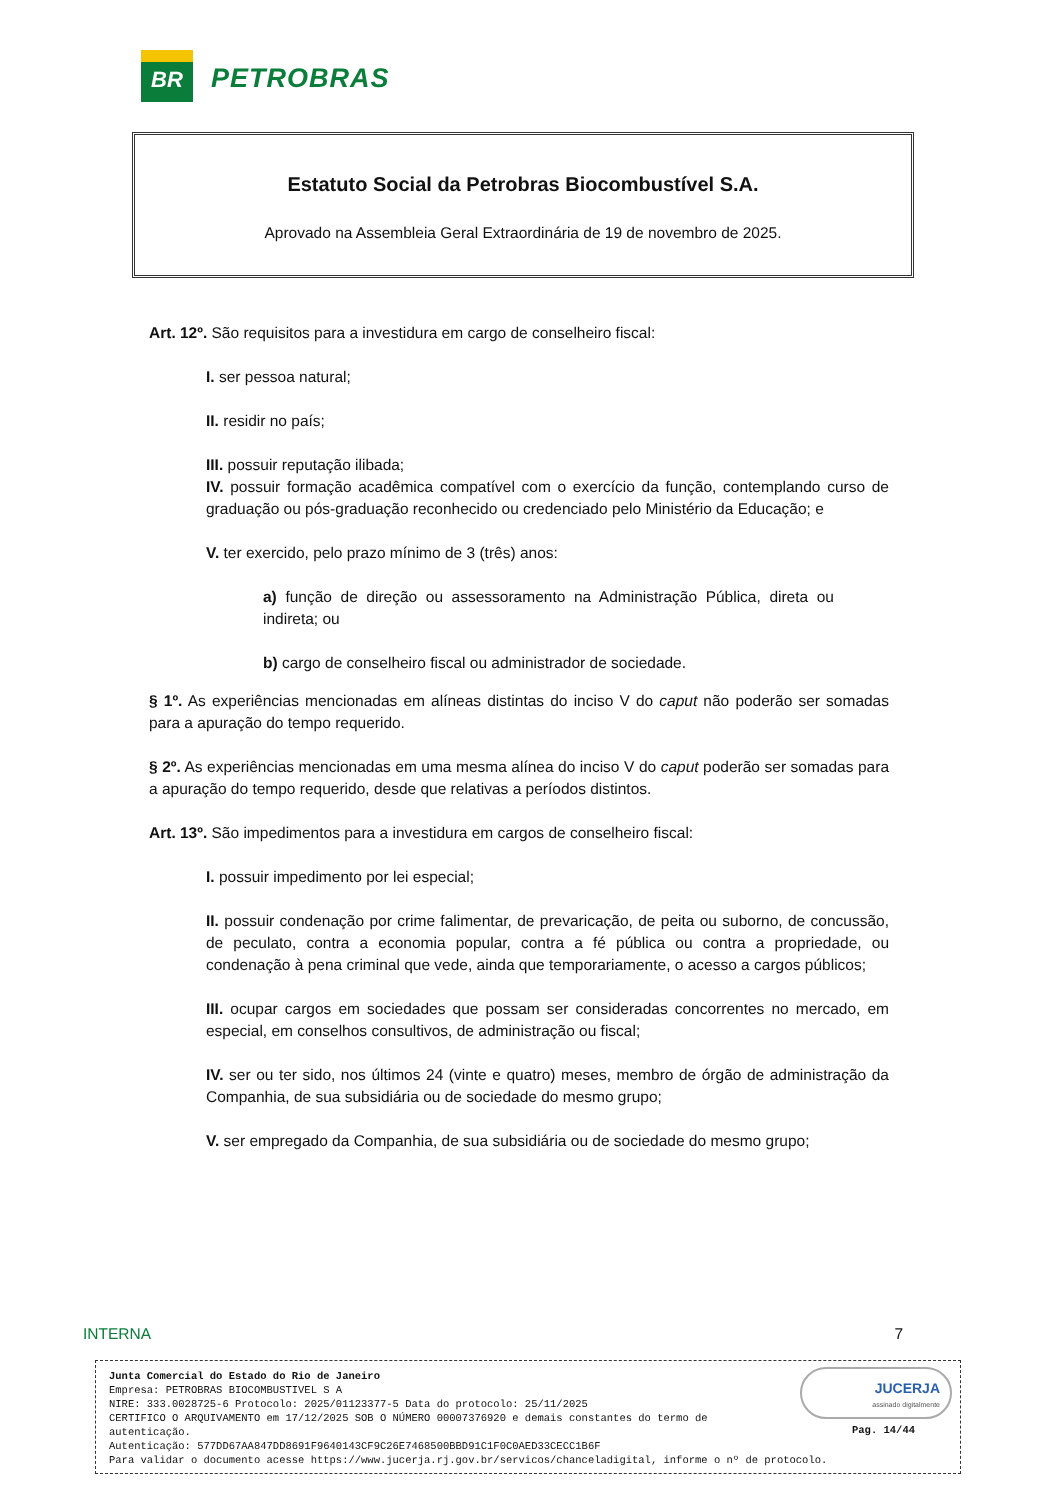BR
PETROBRAS
Estatuto Social da Petrobras Biocombustível S.A.
Aprovado na Assembleia Geral Extraordinária de 19 de novembro de 2025.
Art. 12º. São requisitos para a investidura em cargo de conselheiro fiscal:
I. ser pessoa natural;
II. residir no país;
III. possuir reputação ilibada;
IV. possuir formação acadêmica compatível com o exercício da função, contemplando curso de graduação ou pós-graduação reconhecido ou credenciado pelo Ministério da Educação; e
V. ter exercido, pelo prazo mínimo de 3 (três) anos:
a) função de direção ou assessoramento na Administração Pública, direta ou indireta; ou
b) cargo de conselheiro fiscal ou administrador de sociedade.
§ 1º. As experiências mencionadas em alíneas distintas do inciso V do caput não poderão ser somadas para a apuração do tempo requerido.
§ 2º. As experiências mencionadas em uma mesma alínea do inciso V do caput poderão ser somadas para a apuração do tempo requerido, desde que relativas a períodos distintos.
Art. 13º. São impedimentos para a investidura em cargos de conselheiro fiscal:
I. possuir impedimento por lei especial;
II. possuir condenação por crime falimentar, de prevaricação, de peita ou suborno, de concussão, de peculato, contra a economia popular, contra a fé pública ou contra a propriedade, ou condenação à pena criminal que vede, ainda que temporariamente, o acesso a cargos públicos;
III. ocupar cargos em sociedades que possam ser consideradas concorrentes no mercado, em especial, em conselhos consultivos, de administração ou fiscal;
IV. ser ou ter sido, nos últimos 24 (vinte e quatro) meses, membro de órgão de administração da Companhia, de sua subsidiária ou de sociedade do mesmo grupo;
V. ser empregado da Companhia, de sua subsidiária ou de sociedade do mesmo grupo;
INTERNA 7
Junta Comercial do Estado do Rio de Janeiro
Empresa: PETROBRAS BIOCOMBUSTIVEL S A
NIRE: 333.0028725-6 Protocolo: 2025/01123377-5 Data do protocolo: 25/11/2025
CERTIFICO O ARQUIVAMENTO em 17/12/2025 SOB O NÚMERO 00007376920 e demais constantes do termo de
autenticação.
Autenticação: 577DD67AA847DD8691F9640143CF9C26E7468500BBD91C1F0C0AED33CECC1B6F
Para validar o documento acesse https://www.jucerja.rj.gov.br/servicos/chanceladigital, informe o nº de protocolo.
JUCERJA
assinado digitalmente
Pag. 14/44